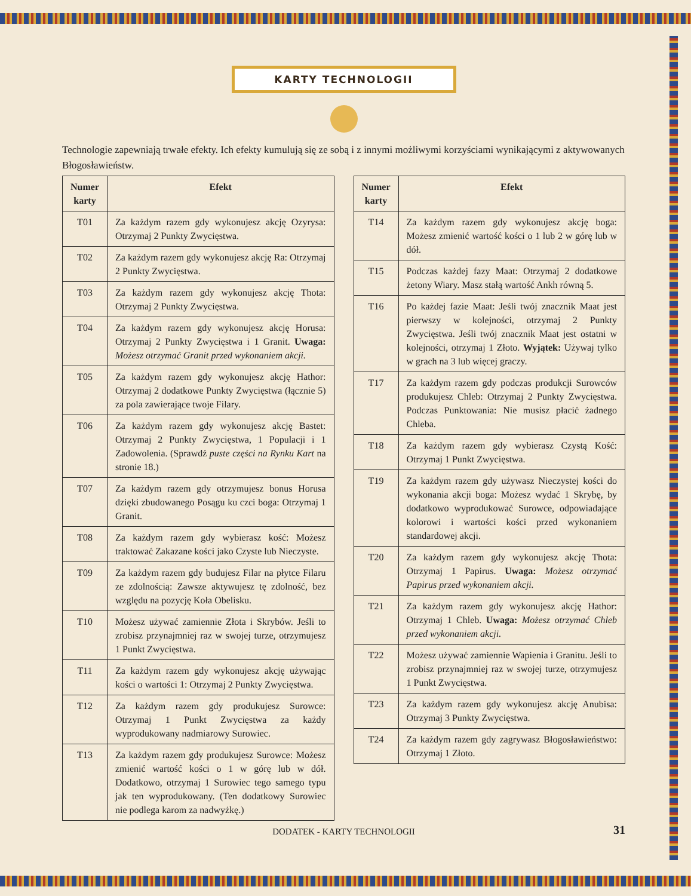KARTY TECHNOLOGII
Technologie zapewniają trwałe efekty. Ich efekty kumulują się ze sobą i z innymi możliwymi korzyściami wynikającymi z aktywowanych Błogosławieństw.
| Numer karty | Efekt |
| --- | --- |
| T01 | Za każdym razem gdy wykonujesz akcję Ozyrysa: Otrzymaj 2 Punkty Zwycięstwa. |
| T02 | Za każdym razem gdy wykonujesz akcję Ra: Otrzymaj 2 Punkty Zwycięstwa. |
| T03 | Za każdym razem gdy wykonujesz akcję Thota: Otrzymaj 2 Punkty Zwycięstwa. |
| T04 | Za każdym razem gdy wykonujesz akcję Horusa: Otrzymaj 2 Punkty Zwycięstwa i 1 Granit. Uwaga: Możesz otrzymać Granit przed wykonaniem akcji. |
| T05 | Za każdym razem gdy wykonujesz akcję Hathor: Otrzymaj 2 dodatkowe Punkty Zwycięstwa (łącznie 5) za pola zawierające twoje Filary. |
| T06 | Za każdym razem gdy wykonujesz akcję Bastet: Otrzymaj 2 Punkty Zwycięstwa, 1 Populacji i 1 Zadowolenia. (Sprawdź puste części na Rynku Kart na stronie 18.) |
| T07 | Za każdym razem gdy otrzymujesz bonus Horusa dzięki zbudowanego Posągu ku czci boga: Otrzymaj 1 Granit. |
| T08 | Za każdym razem gdy wybierasz kość: Możesz traktować Zakazane kości jako Czyste lub Nieczyste. |
| T09 | Za każdym razem gdy budujesz Filar na płytce Filaru ze zdolnością: Zawsze aktywujesz tę zdolność, bez względu na pozycję Koła Obelisku. |
| T10 | Możesz używać zamiennie Złota i Skrybów. Jeśli to zrobisz przynajmniej raz w swojej turze, otrzymujesz 1 Punkt Zwycięstwa. |
| T11 | Za każdym razem gdy wykonujesz akcję używając kości o wartości 1: Otrzymaj 2 Punkty Zwycięstwa. |
| T12 | Za każdym razem gdy produkujesz Surowce: Otrzymaj 1 Punkt Zwycięstwa za każdy wyprodukowany nadmiarowy Surowiec. |
| T13 | Za każdym razem gdy produkujesz Surowce: Możesz zmienić wartość kości o 1 w górę lub w dół. Dodatkowo, otrzymaj 1 Surowiec tego samego typu jak ten wyprodukowany. (Ten dodatkowy Surowiec nie podlega karom za nadwyżkę.) |
| Numer karty | Efekt |
| --- | --- |
| T14 | Za każdym razem gdy wykonujesz akcję boga: Możesz zmienić wartość kości o 1 lub 2 w górę lub w dół. |
| T15 | Podczas każdej fazy Maat: Otrzymaj 2 dodatkowe żetony Wiary. Masz stałą wartość Ankh równą 5. |
| T16 | Po każdej fazie Maat: Jeśli twój znacznik Maat jest pierwszy w kolejności, otrzymaj 2 Punkty Zwycięstwa. Jeśli twój znacznik Maat jest ostatni w kolejności, otrzymaj 1 Złoto. Wyjątek: Używaj tylko w grach na 3 lub więcej graczy. |
| T17 | Za każdym razem gdy podczas produkcji Surowców produkujesz Chleb: Otrzymaj 2 Punkty Zwycięstwa. Podczas Punktowania: Nie musisz płacić żadnego Chleba. |
| T18 | Za każdym razem gdy wybierasz Czystą Kość: Otrzymaj 1 Punkt Zwycięstwa. |
| T19 | Za każdym razem gdy używasz Nieczystej kości do wykonania akcji boga: Możesz wydać 1 Skrybę, by dodatkowo wyprodukować Surowce, odpowiadające kolorowi i wartości kości przed wykonaniem standardowej akcji. |
| T20 | Za każdym razem gdy wykonujesz akcję Thota: Otrzymaj 1 Papirus. Uwaga: Możesz otrzymać Papirus przed wykonaniem akcji. |
| T21 | Za każdym razem gdy wykonujesz akcję Hathor: Otrzymaj 1 Chleb. Uwaga: Możesz otrzymać Chleb przed wykonaniem akcji. |
| T22 | Możesz używać zamiennie Wapienia i Granitu. Jeśli to zrobisz przynajmniej raz w swojej turze, otrzymujesz 1 Punkt Zwycięstwa. |
| T23 | Za każdym razem gdy wykonujesz akcję Anubisa: Otrzymaj 3 Punkty Zwycięstwa. |
| T24 | Za każdym razem gdy zagrywasz Błogosławieństwo: Otrzymaj 1 Złoto. |
DODATEK - KARTY TECHNOLOGII 31